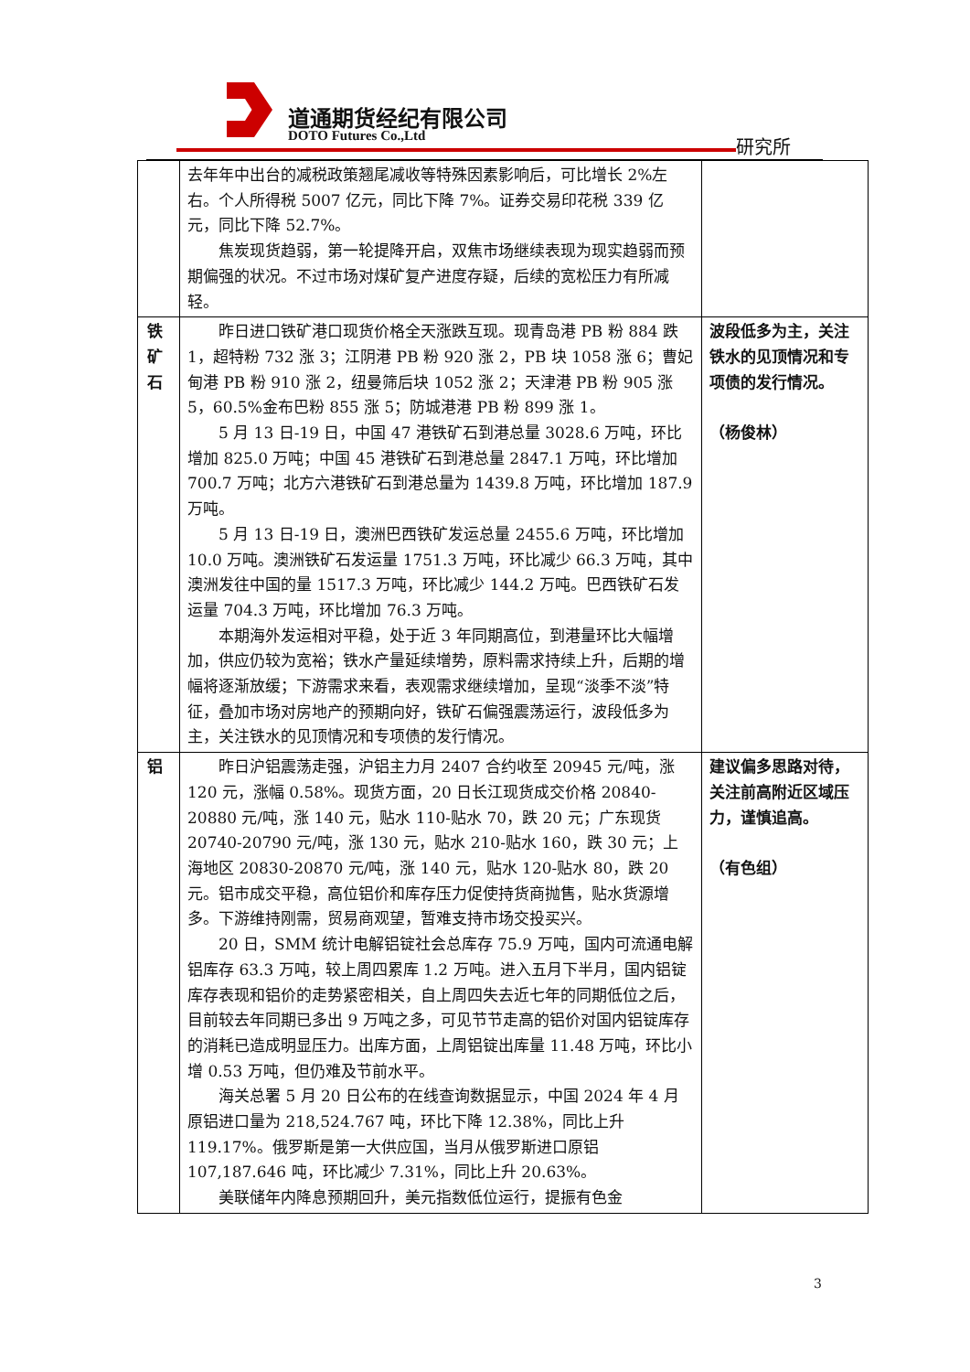道通期货经纪有限公司
DOTO Futures Co.,Ltd
研究所
| | 去年年中出台的减税政策翘尾减收等特殊因素影响后，可比增长 2%左右。个人所得税 5007 亿元，同比下降 7%。证券交易印花税 339 亿元，同比下降 52.7%。 焦炭现货趋弱，第一轮提降开启，双焦市场继续表现为现实趋弱而预期偏强的状况。不过市场对煤矿复产进度存疑，后续的宽松压力有所减轻。 | |
| 铁矿石 | 昨日进口铁矿港口现货价格全天涨跌互现。现青岛港 PB 粉 884 跌 1，超特粉 732 涨 3；江阴港 PB 粉 920 涨 2，PB 块 1058 涨 6；曹妃甸港 PB 粉 910 涨 2，纽曼筛后块 1052 涨 2；天津港 PB 粉 905 涨 5，60.5%金布巴粉 855 涨 5；防城港港 PB 粉 899 涨 1。 5 月 13 日-19 日，中国 47 港铁矿石到港总量 3028.6 万吨，环比增加 825.0 万吨；中国 45 港铁矿石到港总量 2847.1 万吨，环比增加 700.7 万吨；北方六港铁矿石到港总量为 1439.8 万吨，环比增加 187.9 万吨。 5 月 13 日-19 日，澳洲巴西铁矿发运总量 2455.6 万吨，环比增加 10.0 万吨。澳洲铁矿石发运量 1751.3 万吨，环比减少 66.3 万吨，其中澳洲发往中国的量 1517.3 万吨，环比减少 144.2 万吨。巴西铁矿石发运量 704.3 万吨，环比增加 76.3 万吨。 本期海外发运相对平稳，处于近 3 年同期高位，到港量环比大幅增加，供应仍较为宽裕；铁水产量延续增势，原料需求持续上升，后期的增幅将逐渐放缓；下游需求来看，表观需求继续增加，呈现“淡季不淡”特征，叠加市场对房地产的预期向好，铁矿石偏强震荡运行，波段低多为主，关注铁水的见顶情况和专项债的发行情况。 | 波段低多为主，关注铁水的见顶情况和专项债的发行情况。 （杨俊林） |
| 铝 | 昨日沪铝震荡走强，沪铝主力月 2407 合约收至 20945 元/吨，涨 120 元，涨幅 0.58%。现货方面，20 日长江现货成交价格 20840-20880 元/吨，涨 140 元，贴水 110-贴水 70，跌 20 元；广东现货 20740-20790 元/吨，涨 130 元，贴水 210-贴水 160，跌 30 元；上海地区 20830-20870 元/吨，涨 140 元，贴水 120-贴水 80，跌 20 元。铝市成交平稳，高位铝价和库存压力促使持货商抛售，贴水货源增多。下游维持刚需，贸易商观望，暂难支持市场交投买兴。 20 日，SMM 统计电解铝锭社会总库存 75.9 万吨，国内可流通电解铝库存 63.3 万吨，较上周四累库 1.2 万吨。进入五月下半月，国内铝锭库存表现和铝价的走势紧密相关，自上周四失去近七年的同期低位之后，目前较去年同期已多出 9 万吨之多，可见节节走高的铝价对国内铝锭库存的消耗已造成明显压力。出库方面，上周铝锭出库量 11.48 万吨，环比小增 0.53 万吨，但仍难及节前水平。 海关总署 5 月 20 日公布的在线查询数据显示，中国 2024 年 4 月原铝进口量为 218,524.767 吨，环比下降 12.38%，同比上升 119.17%。俄罗斯是第一大供应国，当月从俄罗斯进口原铝 107,187.646 吨，环比减少 7.31%，同比上升 20.63%。 美联储年内降息预期回升，美元指数低位运行，提振有色金 | 建议偏多思路对待，关注前高附近区域压力，谨慎追高。 （有色组） |
3